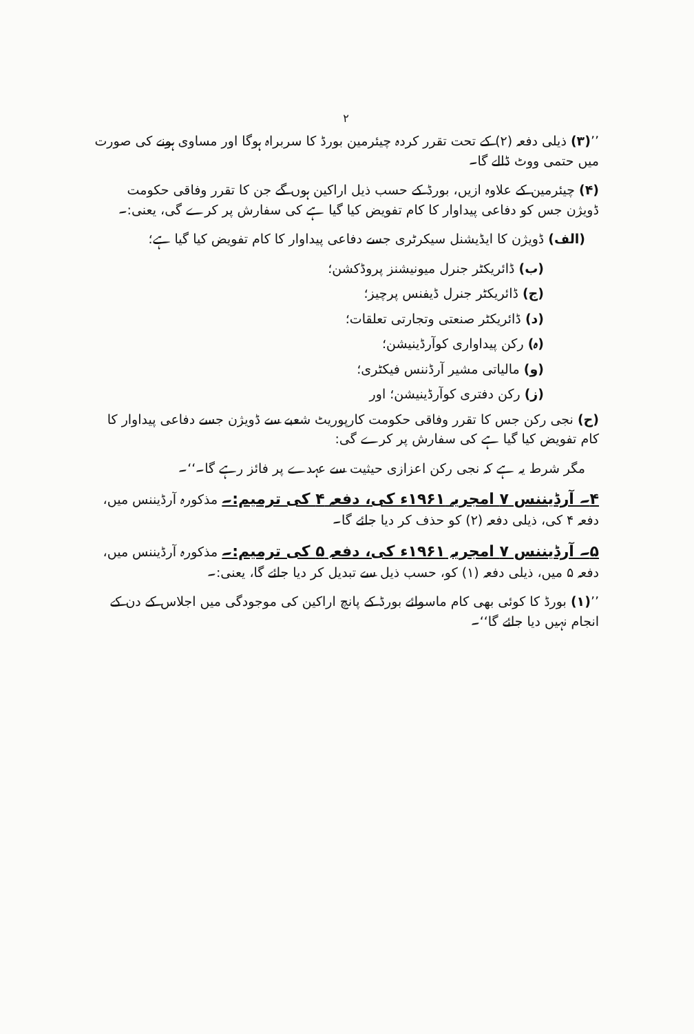۲
’’(۳) ذیلی دفعہ (۲) کے تحت تقرر کردہ چیئرمین بورڈ کا سربراہ ہوگا اور مساوی ہونے کی صورت میں حتمی ووٹ ڈالے گا۔
(۴) چیئرمین کے علاوہ ازیں، بورڈ کے حسب ذیل اراکین ہوں گے جن کا تقرر وفاقی حکومت ڈویژن جس کو دفاعی پیداوار کا کام تفویض کیا گیا ہے کی سفارش پر کرے گی، یعنی:۔
(الف) ڈویژن کا ایڈیشنل سیکرٹری جسے دفاعی پیداوار کا کام تفویض کیا گیا ہے؛
(ب) ڈائریکٹر جنرل میونیشنز پروڈکشن؛
(ج) ڈائریکٹر جنرل ڈیفنس پرچیز؛
(د) ڈائریکٹر صنعتی وتجارتی تعلقات؛
(ہ) رکن پیداواری کوآرڈینیشن؛
(و) مالیاتی مشیر آرڈننس فیکٹری؛
(ز) رکن دفتری کوآرڈینیشن؛ اور
(ح) نجی رکن جس کا تقرر وفاقی حکومت کارپوریٹ شعبے سے ڈویژن جسے دفاعی پیداوار کا کام تفویض کیا گیا ہے کی سفارش پر کرے گی:
مگر شرط یہ ہے کہ نجی رکن اعزازی حیثیت سے عہدے پر فائز رہے گا۔‘‘۔
۴۔ آرڈیننس ۷ امجریہ ۱۹۶۱ء کی، دفعہ ۴ کی ترمیم:۔ مذکورہ آرڈیننس میں، دفعہ ۴ کی، ذیلی دفعہ (۲) کو حذف کر دیا جائے گا۔
۵۔ آرڈیننس ۷ امجریہ ۱۹۶۱ء کی، دفعہ ۵ کی ترمیم:۔ مذکورہ آرڈیننس میں، دفعہ ۵ میں، ذیلی دفعہ (۱) کو، حسب ذیل سے تبدیل کر دیا جائے گا، یعنی:۔
’’(۱) بورڈ کا کوئی بھی کام ماسوائے بورڈ کے پانچ اراکین کی موجودگی میں اجلاس کے دن کے انجام نہیں دیا جائے گا‘‘۔